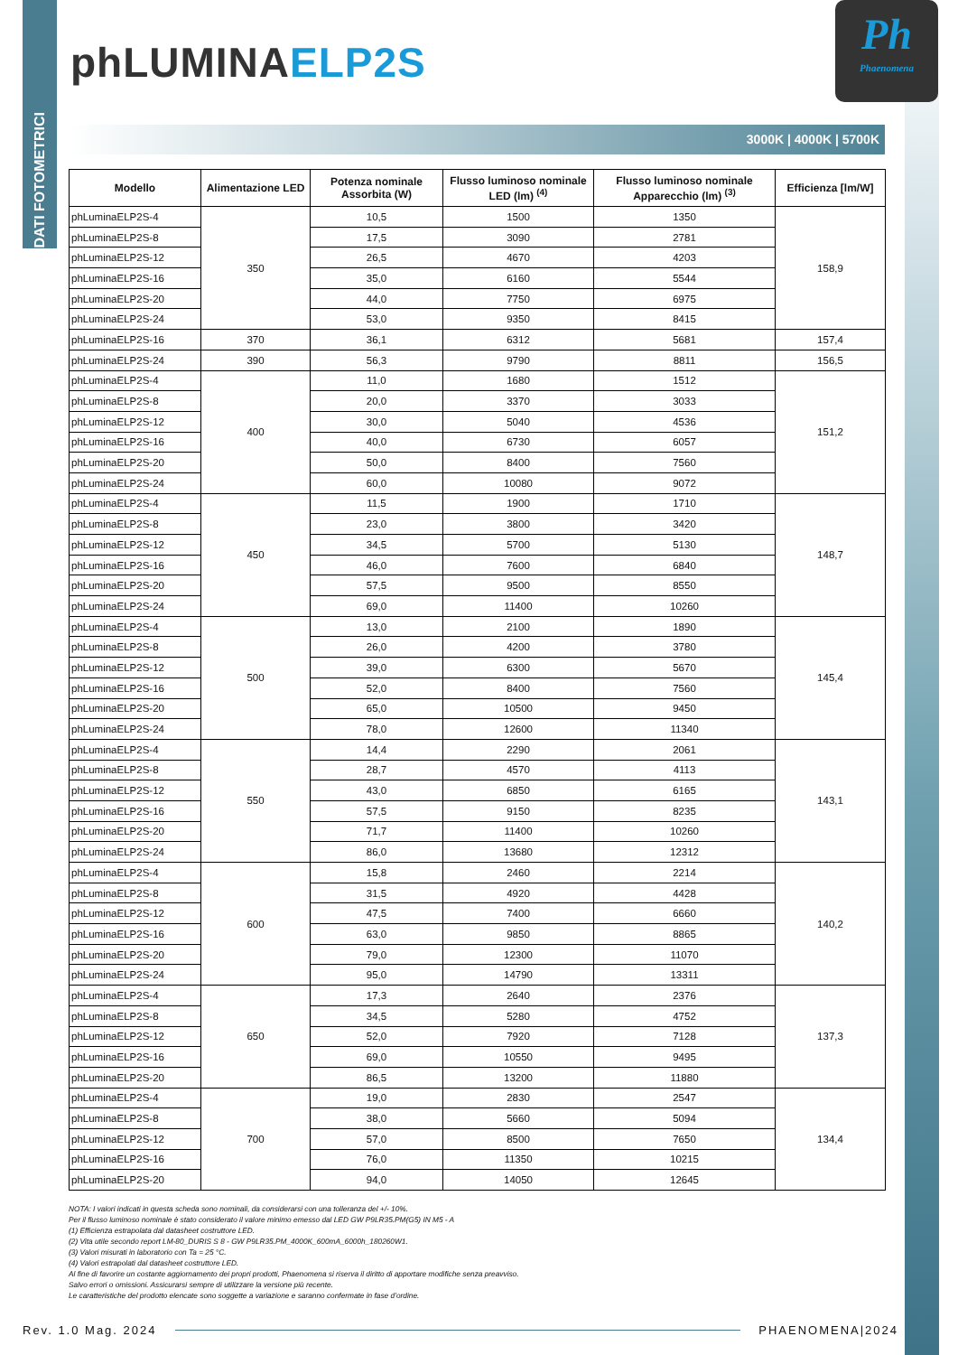DATI FOTOMETRICI
phLUMINA ELP2S
Ph
Phaenomena
3000K | 4000K | 5700K
| Modello | Alimentazione LED | Potenza nominale Assorbita (W) | Flusso luminoso nominale LED (lm) <sup>(4)</sup> | Flusso luminoso nominale Apparecchio (lm) <sup>(3)</sup> | Efficienza [lm/W] |
| --- | --- | --- | --- | --- | --- |
| phLuminaELP2S-4 | 350 | 10,5 | 1500 | 1350 | 158,9 |
| phLuminaELP2S-8 | | 17,5 | 3090 | 2781 | |
| phLuminaELP2S-12 | | 26,5 | 4670 | 4203 | |
| phLuminaELP2S-16 | | 35,0 | 6160 | 5544 | |
| phLuminaELP2S-20 | | 44,0 | 7750 | 6975 | |
| phLuminaELP2S-24 | | 53,0 | 9350 | 8415 | |
| phLuminaELP2S-16 | 370 | 36,1 | 6312 | 5681 | 157,4 |
| phLuminaELP2S-24 | 390 | 56,3 | 9790 | 8811 | 156,5 |
| phLuminaELP2S-4 | 400 | 11,0 | 1680 | 1512 | 151,2 |
| phLuminaELP2S-8 | | 20,0 | 3370 | 3033 | |
| phLuminaELP2S-12 | | 30,0 | 5040 | 4536 | |
| phLuminaELP2S-16 | | 40,0 | 6730 | 6057 | |
| phLuminaELP2S-20 | | 50,0 | 8400 | 7560 | |
| phLuminaELP2S-24 | | 60,0 | 10080 | 9072 | |
| phLuminaELP2S-4 | 450 | 11,5 | 1900 | 1710 | 148,7 |
| phLuminaELP2S-8 | | 23,0 | 3800 | 3420 | |
| phLuminaELP2S-12 | | 34,5 | 5700 | 5130 | |
| phLuminaELP2S-16 | | 46,0 | 7600 | 6840 | |
| phLuminaELP2S-20 | | 57,5 | 9500 | 8550 | |
| phLuminaELP2S-24 | | 69,0 | 11400 | 10260 | |
| phLuminaELP2S-4 | 500 | 13,0 | 2100 | 1890 | 145,4 |
| phLuminaELP2S-8 | | 26,0 | 4200 | 3780 | |
| phLuminaELP2S-12 | | 39,0 | 6300 | 5670 | |
| phLuminaELP2S-16 | | 52,0 | 8400 | 7560 | |
| phLuminaELP2S-20 | | 65,0 | 10500 | 9450 | |
| phLuminaELP2S-24 | | 78,0 | 12600 | 11340 | |
| phLuminaELP2S-4 | 550 | 14,4 | 2290 | 2061 | 143,1 |
| phLuminaELP2S-8 | | 28,7 | 4570 | 4113 | |
| phLuminaELP2S-12 | | 43,0 | 6850 | 6165 | |
| phLuminaELP2S-16 | | 57,5 | 9150 | 8235 | |
| phLuminaELP2S-20 | | 71,7 | 11400 | 10260 | |
| phLuminaELP2S-24 | | 86,0 | 13680 | 12312 | |
| phLuminaELP2S-4 | 600 | 15,8 | 2460 | 2214 | 140,2 |
| phLuminaELP2S-8 | | 31,5 | 4920 | 4428 | |
| phLuminaELP2S-12 | | 47,5 | 7400 | 6660 | |
| phLuminaELP2S-16 | | 63,0 | 9850 | 8865 | |
| phLuminaELP2S-20 | | 79,0 | 12300 | 11070 | |
| phLuminaELP2S-24 | | 95,0 | 14790 | 13311 | |
| phLuminaELP2S-4 | 650 | 17,3 | 2640 | 2376 | 137,3 |
| phLuminaELP2S-8 | | 34,5 | 5280 | 4752 | |
| phLuminaELP2S-12 | | 52,0 | 7920 | 7128 | |
| phLuminaELP2S-16 | | 69,0 | 10550 | 9495 | |
| phLuminaELP2S-20 | | 86,5 | 13200 | 11880 | |
| phLuminaELP2S-4 | 700 | 19,0 | 2830 | 2547 | 134,4 |
| phLuminaELP2S-8 | | 38,0 | 5660 | 5094 | |
| phLuminaELP2S-12 | | 57,0 | 8500 | 7650 | |
| phLuminaELP2S-16 | | 76,0 | 11350 | 10215 | |
| phLuminaELP2S-20 | | 94,0 | 14050 | 12645 | |
NOTA: I valori indicati in questa scheda sono nominali, da considerarsi con una tolleranza del +/- 10%.
Per il flusso luminoso nominale è stato considerato il valore minimo emesso dal LED GW P9LR35.PM(G5) IN M5 - A
(1) Efficienza estrapolata dal datasheet costruttore LED.
(2) Vita utile secondo report LM-80_DURIS S 8 - GW P9LR35.PM_4000K_600mA_6000h_180260W1.
(3) Valori misurati in laboratorio con Ta = 25 °C.
(4) Valori estrapolati dal datasheet costruttore LED.
Al fine di favorire un costante aggiornamento dei propri prodotti, Phaenomena si riserva il diritto di apportare modifiche senza preavviso.
Salvo errori o omissioni. Assicurarsi sempre di utilizzare la versione più recente.
Le caratteristiche del prodotto elencate sono soggette a variazione e saranno confermate in fase d’ordine.
Rev. 1.0 Mag. 2024 PHAENOMENA|2024